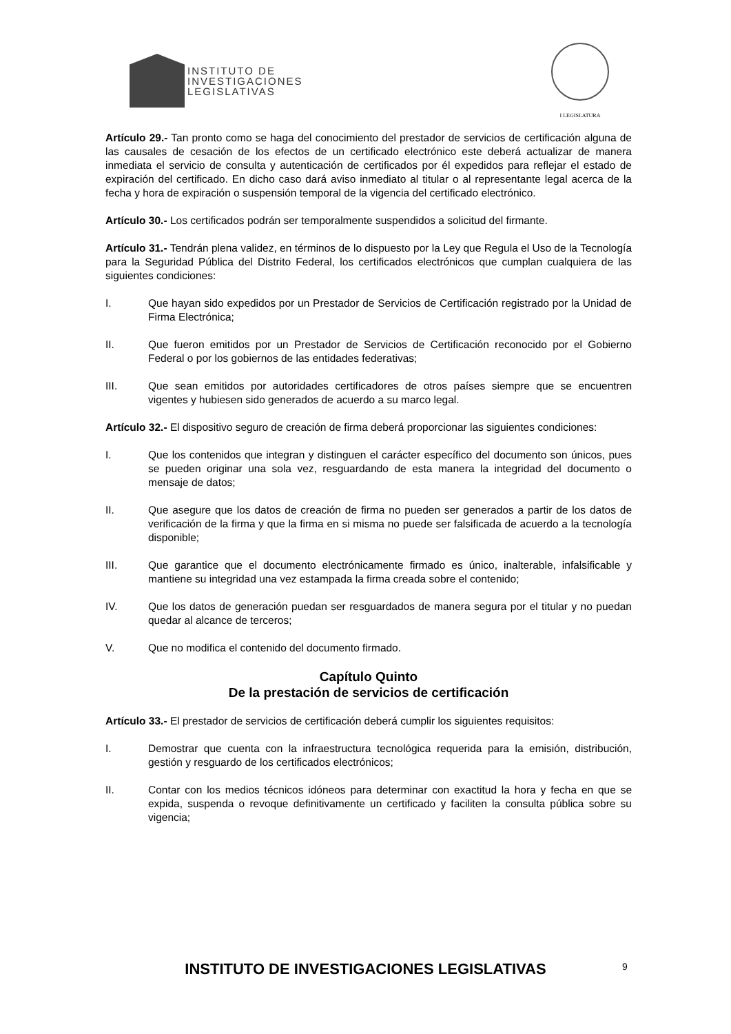INSTITUTO DE
INVESTIGACIONES
LEGISLATIVAS
I LEGISLATURA
Artículo 29.- Tan pronto como se haga del conocimiento del prestador de servicios de certificación alguna de las causales de cesación de los efectos de un certificado electrónico este deberá actualizar de manera inmediata el servicio de consulta y autenticación de certificados por él expedidos para reflejar el estado de expiración del certificado. En dicho caso dará aviso inmediato al titular o al representante legal acerca de la fecha y hora de expiración o suspensión temporal de la vigencia del certificado electrónico.
Artículo 30.- Los certificados podrán ser temporalmente suspendidos a solicitud del firmante.
Artículo 31.- Tendrán plena validez, en términos de lo dispuesto por la Ley que Regula el Uso de la Tecnología para la Seguridad Pública del Distrito Federal, los certificados electrónicos que cumplan cualquiera de las siguientes condiciones:
I. Que hayan sido expedidos por un Prestador de Servicios de Certificación registrado por la Unidad de Firma Electrónica;
II. Que fueron emitidos por un Prestador de Servicios de Certificación reconocido por el Gobierno Federal o por los gobiernos de las entidades federativas;
III. Que sean emitidos por autoridades certificadores de otros países siempre que se encuentren vigentes y hubiesen sido generados de acuerdo a su marco legal.
Artículo 32.- El dispositivo seguro de creación de firma deberá proporcionar las siguientes condiciones:
I. Que los contenidos que integran y distinguen el carácter específico del documento son únicos, pues se pueden originar una sola vez, resguardando de esta manera la integridad del documento o mensaje de datos;
II. Que asegure que los datos de creación de firma no pueden ser generados a partir de los datos de verificación de la firma y que la firma en si misma no puede ser falsificada de acuerdo a la tecnología disponible;
III. Que garantice que el documento electrónicamente firmado es único, inalterable, infalsificable y mantiene su integridad una vez estampada la firma creada sobre el contenido;
IV. Que los datos de generación puedan ser resguardados de manera segura por el titular y no puedan quedar al alcance de terceros;
V. Que no modifica el contenido del documento firmado.
Capítulo Quinto
De la prestación de servicios de certificación
Artículo 33.- El prestador de servicios de certificación deberá cumplir los siguientes requisitos:
I. Demostrar que cuenta con la infraestructura tecnológica requerida para la emisión, distribución, gestión y resguardo de los certificados electrónicos;
II. Contar con los medios técnicos idóneos para determinar con exactitud la hora y fecha en que se expida, suspenda o revoque definitivamente un certificado y faciliten la consulta pública sobre su vigencia;
INSTITUTO DE INVESTIGACIONES LEGISLATIVAS
9